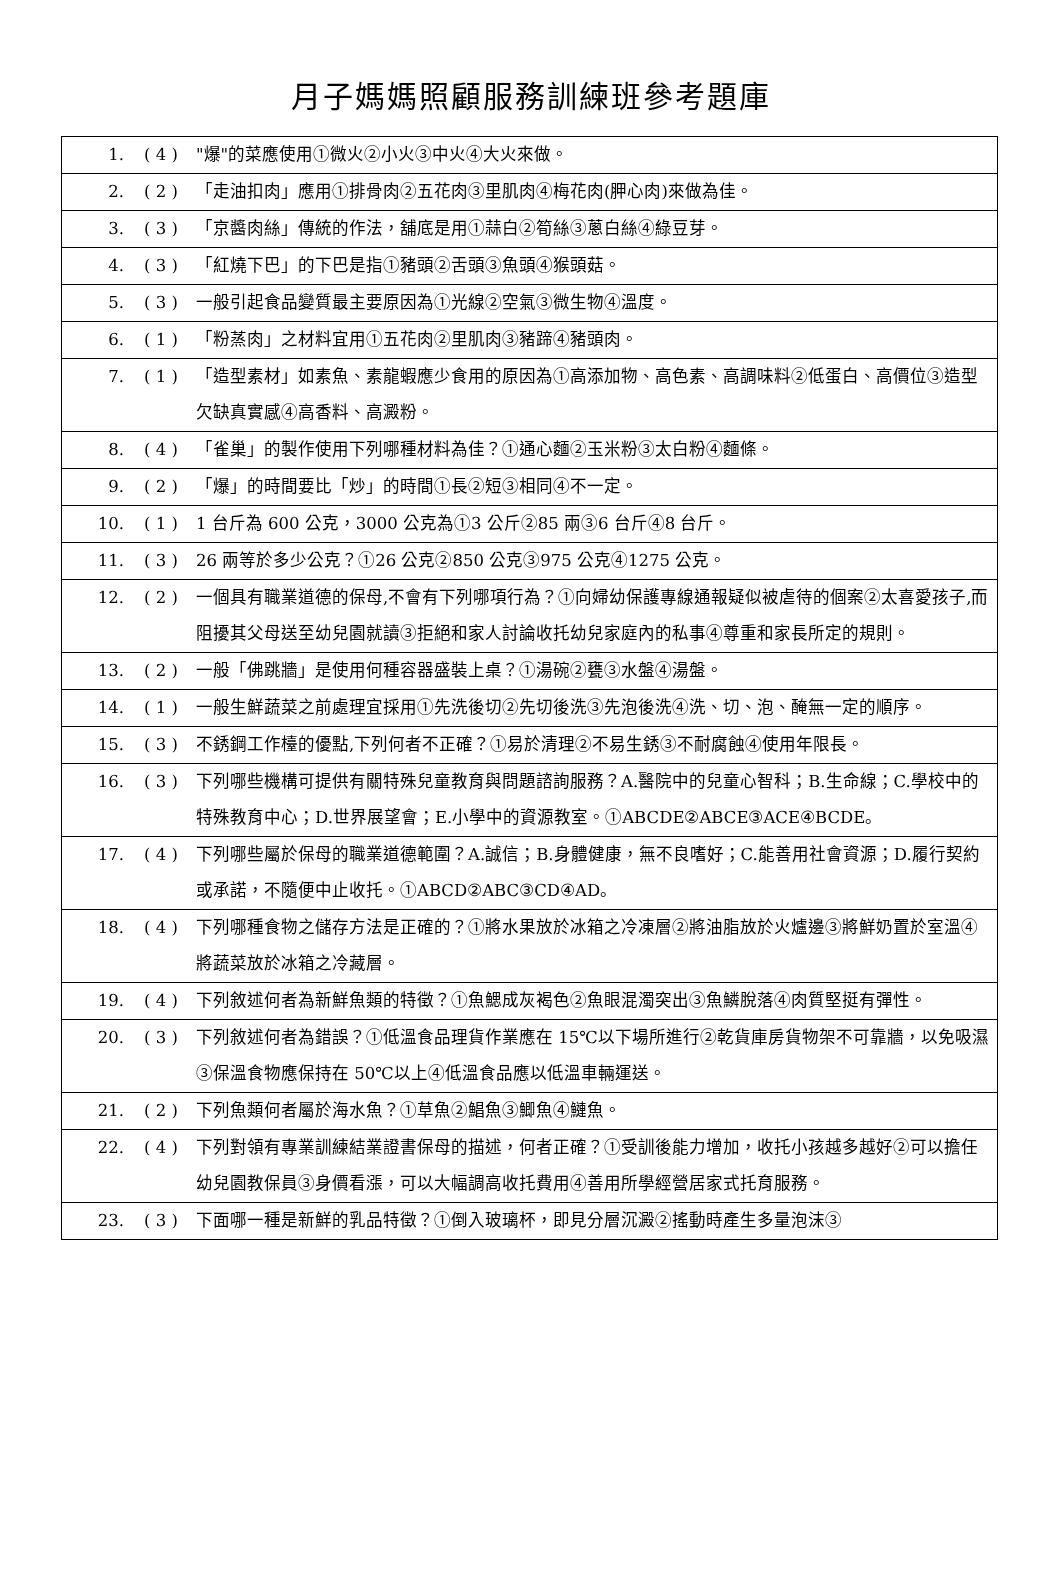月子媽媽照顧服務訓練班參考題庫
| 1. | ( 4 ) | "爆"的菜應使用①微火②小火③中火④大火來做。 |
| 2. | ( 2 ) | 「走油扣肉」應用①排骨肉②五花肉③里肌肉④梅花肉(胛心肉)來做為佳。 |
| 3. | ( 3 ) | 「京醬肉絲」傳統的作法，舖底是用①蒜白②筍絲③蔥白絲④綠豆芽。 |
| 4. | ( 3 ) | 「紅燒下巴」的下巴是指①豬頭②舌頭③魚頭④猴頭菇。 |
| 5. | ( 3 ) | 一般引起食品變質最主要原因為①光線②空氣③微生物④溫度。 |
| 6. | ( 1 ) | 「粉蒸肉」之材料宜用①五花肉②里肌肉③豬蹄④豬頭肉。 |
| 7. | ( 1 ) | 「造型素材」如素魚、素龍蝦應少食用的原因為①高添加物、高色素、高調味料②低蛋白、高價位③造型欠缺真實感④高香料、高澱粉。 |
| 8. | ( 4 ) | 「雀巢」的製作使用下列哪種材料為佳？①通心麵②玉米粉③太白粉④麵條。 |
| 9. | ( 2 ) | 「爆」的時間要比「炒」的時間①長②短③相同④不一定。 |
| 10. | ( 1 ) | 1 台斤為 600 公克，3000 公克為①3 公斤②85 兩③6 台斤④8 台斤。 |
| 11. | ( 3 ) | 26 兩等於多少公克？①26 公克②850 公克③975 公克④1275 公克。 |
| 12. | ( 2 ) | 一個具有職業道德的保母,不會有下列哪項行為？①向婦幼保護專線通報疑似被虐待的個案②太喜愛孩子,而阻擾其父母送至幼兒園就讀③拒絕和家人討論收托幼兒家庭內的私事④尊重和家長所定的規則。 |
| 13. | ( 2 ) | 一般「佛跳牆」是使用何種容器盛裝上桌？①湯碗②甕③水盤④湯盤。 |
| 14. | ( 1 ) | 一般生鮮蔬菜之前處理宜採用①先洗後切②先切後洗③先泡後洗④洗、切、泡、醃無一定的順序。 |
| 15. | ( 3 ) | 不銹鋼工作檯的優點,下列何者不正確？①易於清理②不易生銹③不耐腐蝕④使用年限長。 |
| 16. | ( 3 ) | 下列哪些機構可提供有關特殊兒童教育與問題諮詢服務？A.醫院中的兒童心智科；B.生命線；C.學校中的特殊教育中心；D.世界展望會；E.小學中的資源教室。①ABCDE②ABCE③ACE④BCDE。 |
| 17. | ( 4 ) | 下列哪些屬於保母的職業道德範圍？A.誠信；B.身體健康，無不良嗜好；C.能善用社會資源；D.履行契約或承諾，不隨便中止收托。①ABCD②ABC③CD④AD。 |
| 18. | ( 4 ) | 下列哪種食物之儲存方法是正確的？①將水果放於冰箱之冷凍層②將油脂放於火爐邊③將鮮奶置於室溫④將蔬菜放於冰箱之冷藏層。 |
| 19. | ( 4 ) | 下列敘述何者為新鮮魚類的特徵？①魚鰓成灰褐色②魚眼混濁突出③魚鱗脫落④肉質堅挺有彈性。 |
| 20. | ( 3 ) | 下列敘述何者為錯誤？①低溫食品理貨作業應在 15℃以下場所進行②乾貨庫房貨物架不可靠牆，以免吸濕③保溫食物應保持在 50℃以上④低溫食品應以低溫車輛運送。 |
| 21. | ( 2 ) | 下列魚類何者屬於海水魚？①草魚②鯧魚③鯽魚④鰱魚。 |
| 22. | ( 4 ) | 下列對領有專業訓練結業證書保母的描述，何者正確？①受訓後能力增加，收托小孩越多越好②可以擔任幼兒園教保員③身價看漲，可以大幅調高收托費用④善用所學經營居家式托育服務。 |
| 23. | ( 3 ) | 下面哪一種是新鮮的乳品特徵？①倒入玻璃杯，即見分層沉澱②搖動時產生多量泡沫③ |